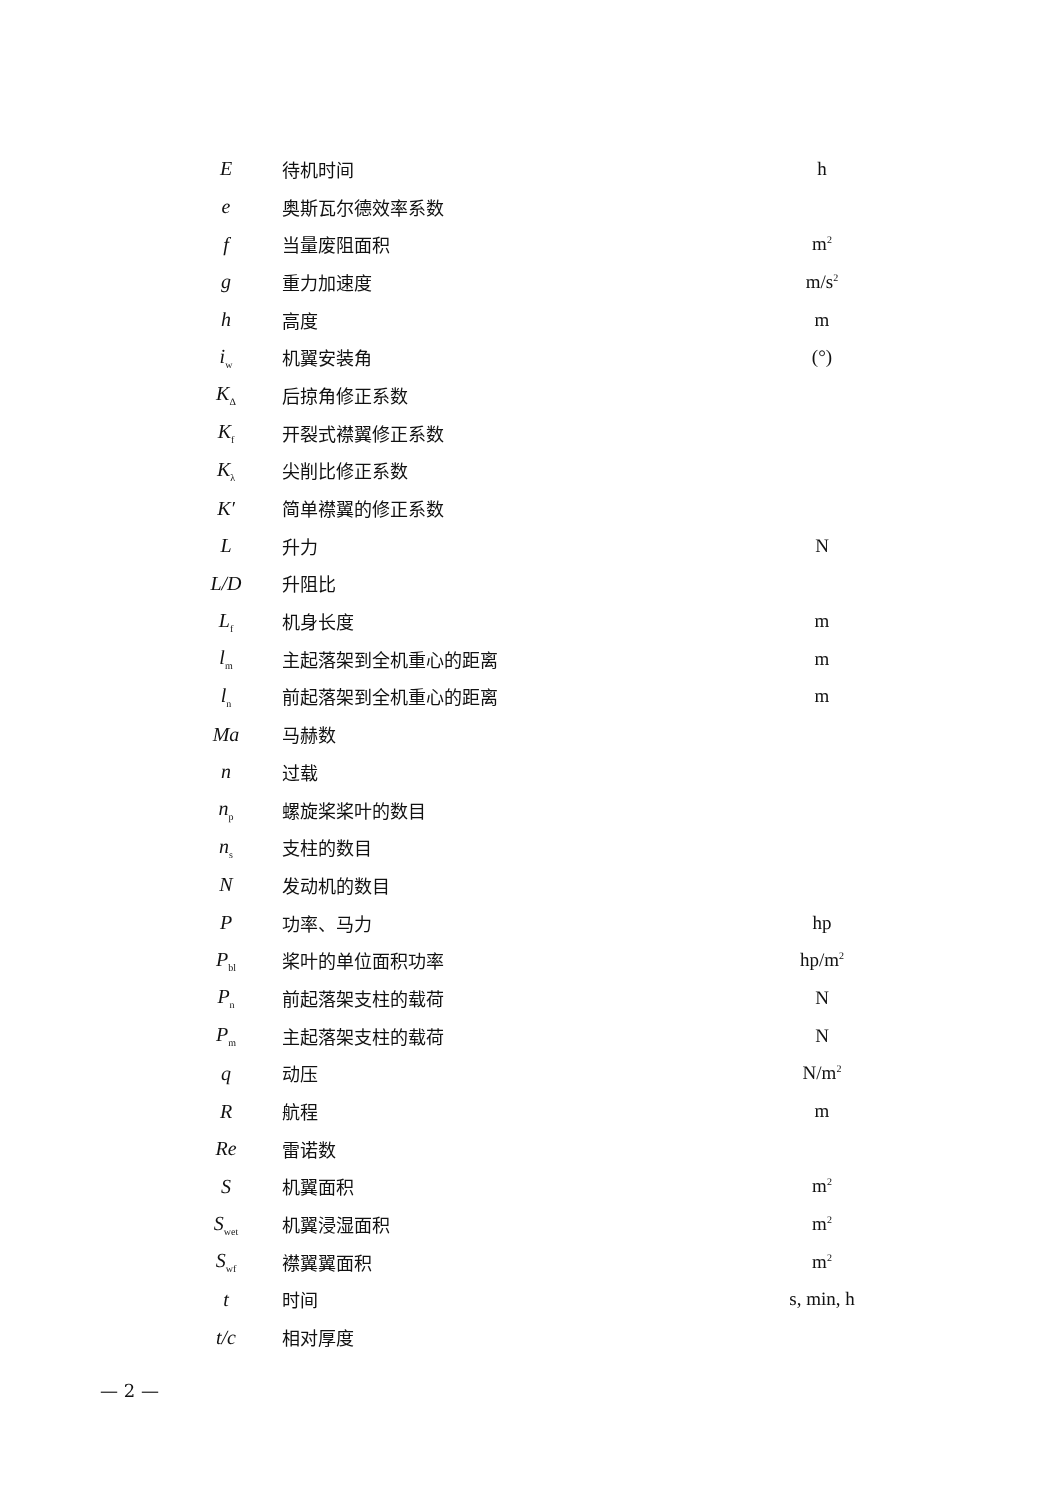| E | 待机时间 | h |
| e | 奥斯瓦尔德效率系数 | |
| f | 当量废阻面积 | m<sup>2</sup> |
| g | 重力加速度 | m/s<sup>2</sup> |
| h | 高度 | m |
| i<sub>w</sub> | 机翼安装角 | (°) |
| K<sub>Δ</sub> | 后掠角修正系数 | |
| K<sub>f</sub> | 开裂式襟翼修正系数 | |
| K<sub>λ</sub> | 尖削比修正系数 | |
| K′ | 简单襟翼的修正系数 | |
| L | 升力 | N |
| L/D | 升阻比 | |
| L<sub>f</sub> | 机身长度 | m |
| l<sub>m</sub> | 主起落架到全机重心的距离 | m |
| l<sub>n</sub> | 前起落架到全机重心的距离 | m |
| Ma | 马赫数 | |
| n | 过载 | |
| n<sub>p</sub> | 螺旋桨桨叶的数目 | |
| n<sub>s</sub> | 支柱的数目 | |
| N | 发动机的数目 | |
| P | 功率、马力 | hp |
| P<sub>bl</sub> | 桨叶的单位面积功率 | hp/m<sup>2</sup> |
| P<sub>n</sub> | 前起落架支柱的载荷 | N |
| P<sub>m</sub> | 主起落架支柱的载荷 | N |
| q | 动压 | N/m<sup>2</sup> |
| R | 航程 | m |
| Re | 雷诺数 | |
| S | 机翼面积 | m<sup>2</sup> |
| S<sub>wet</sub> | 机翼浸湿面积 | m<sup>2</sup> |
| S<sub>wf</sub> | 襟翼翼面积 | m<sup>2</sup> |
| t | 时间 | s, min, h |
| t/c | 相对厚度 | |
— 2 —